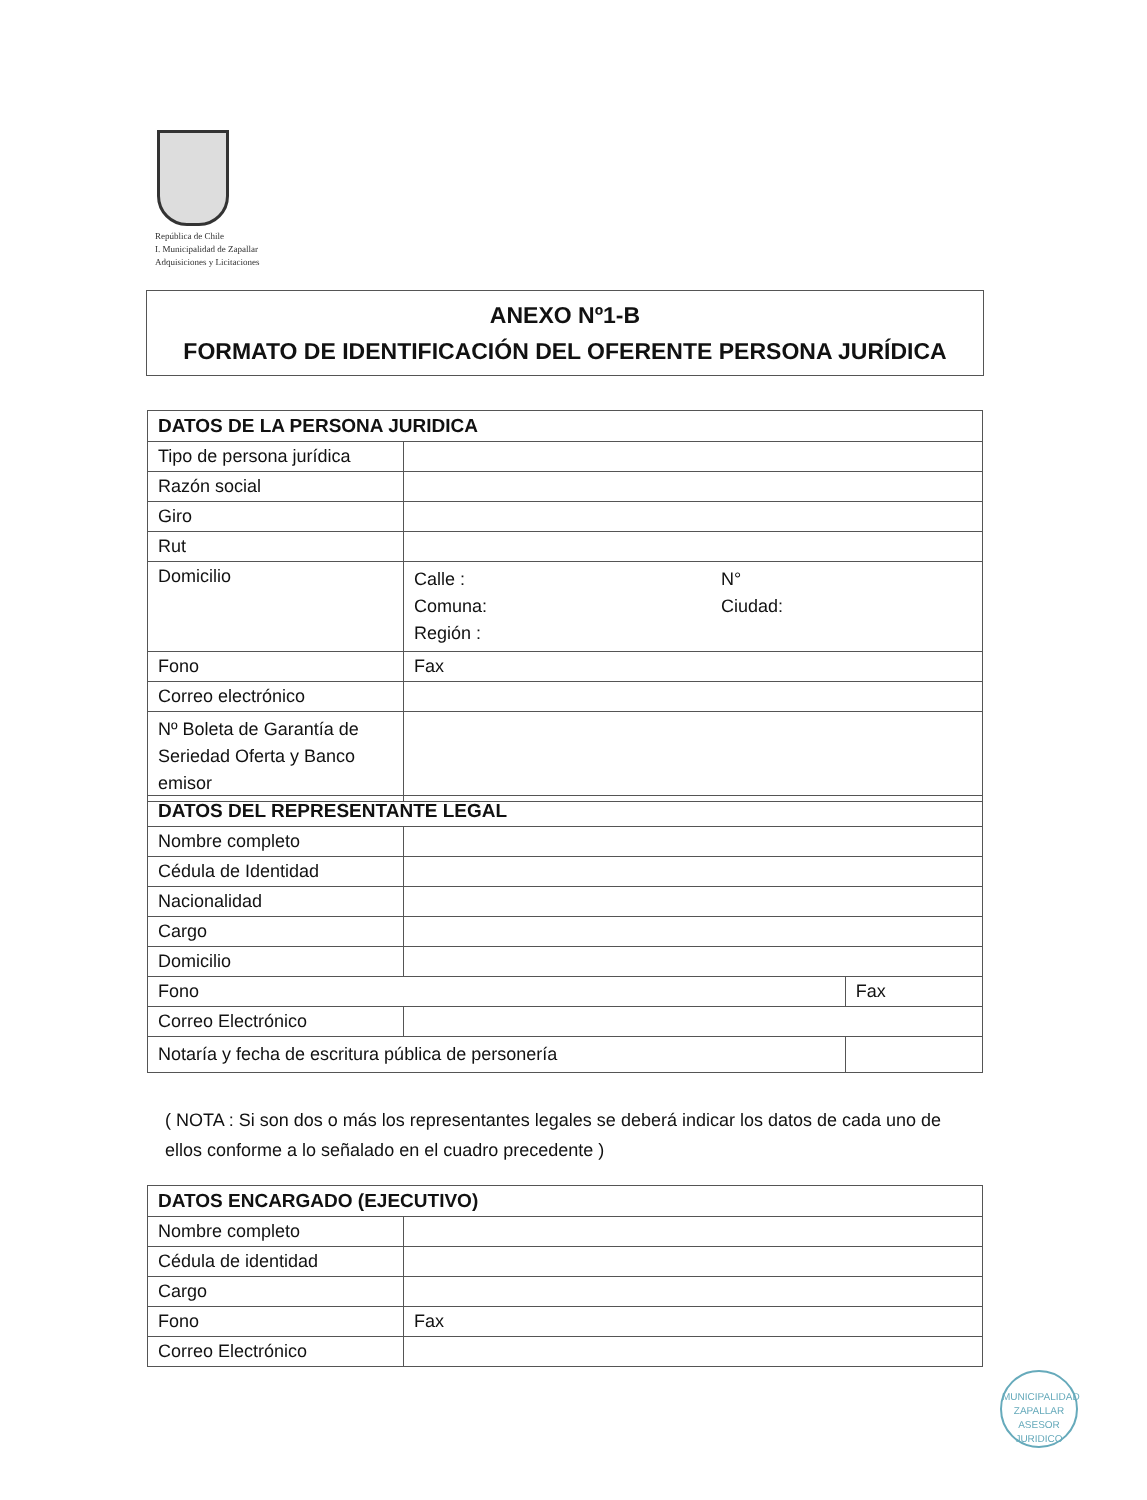República de Chile
I. Municipalidad de Zapallar
Adquisiciones y Licitaciones
ANEXO Nº1-B
FORMATO DE IDENTIFICACIÓN DEL OFERENTE PERSONA JURÍDICA
| DATOS DE LA PERSONA JURIDICA | | |
| Tipo de persona jurídica | | |
| Razón social | | |
| Giro | | |
| Rut | | |
| Domicilio | Calle : Comuna: Región : | N° Ciudad: |
| Fono | Fax | |
| Correo electrónico | | |
| Nº Boleta de Garantía de Seriedad Oferta y Banco emisor | | |
| DATOS DEL REPRESENTANTE LEGAL | | |
| Nombre completo | | |
| Cédula de Identidad | | |
| Nacionalidad | | |
| Cargo | | |
| Domicilio | | |
| Fono | | Fax |
| Correo Electrónico | | |
| Notaría y fecha de escritura pública de personería | | |
( NOTA : Si son dos o más los representantes legales se deberá indicar los datos de cada uno de ellos conforme a lo señalado en el cuadro precedente )
| DATOS ENCARGADO (EJECUTIVO) | | |
| Nombre completo | | |
| Cédula de identidad | | |
| Cargo | | |
| Fono | | Fax |
| Correo Electrónico | | |
MUNICIPALIDAD ZAPALLAR
ASESOR
JURIDICO